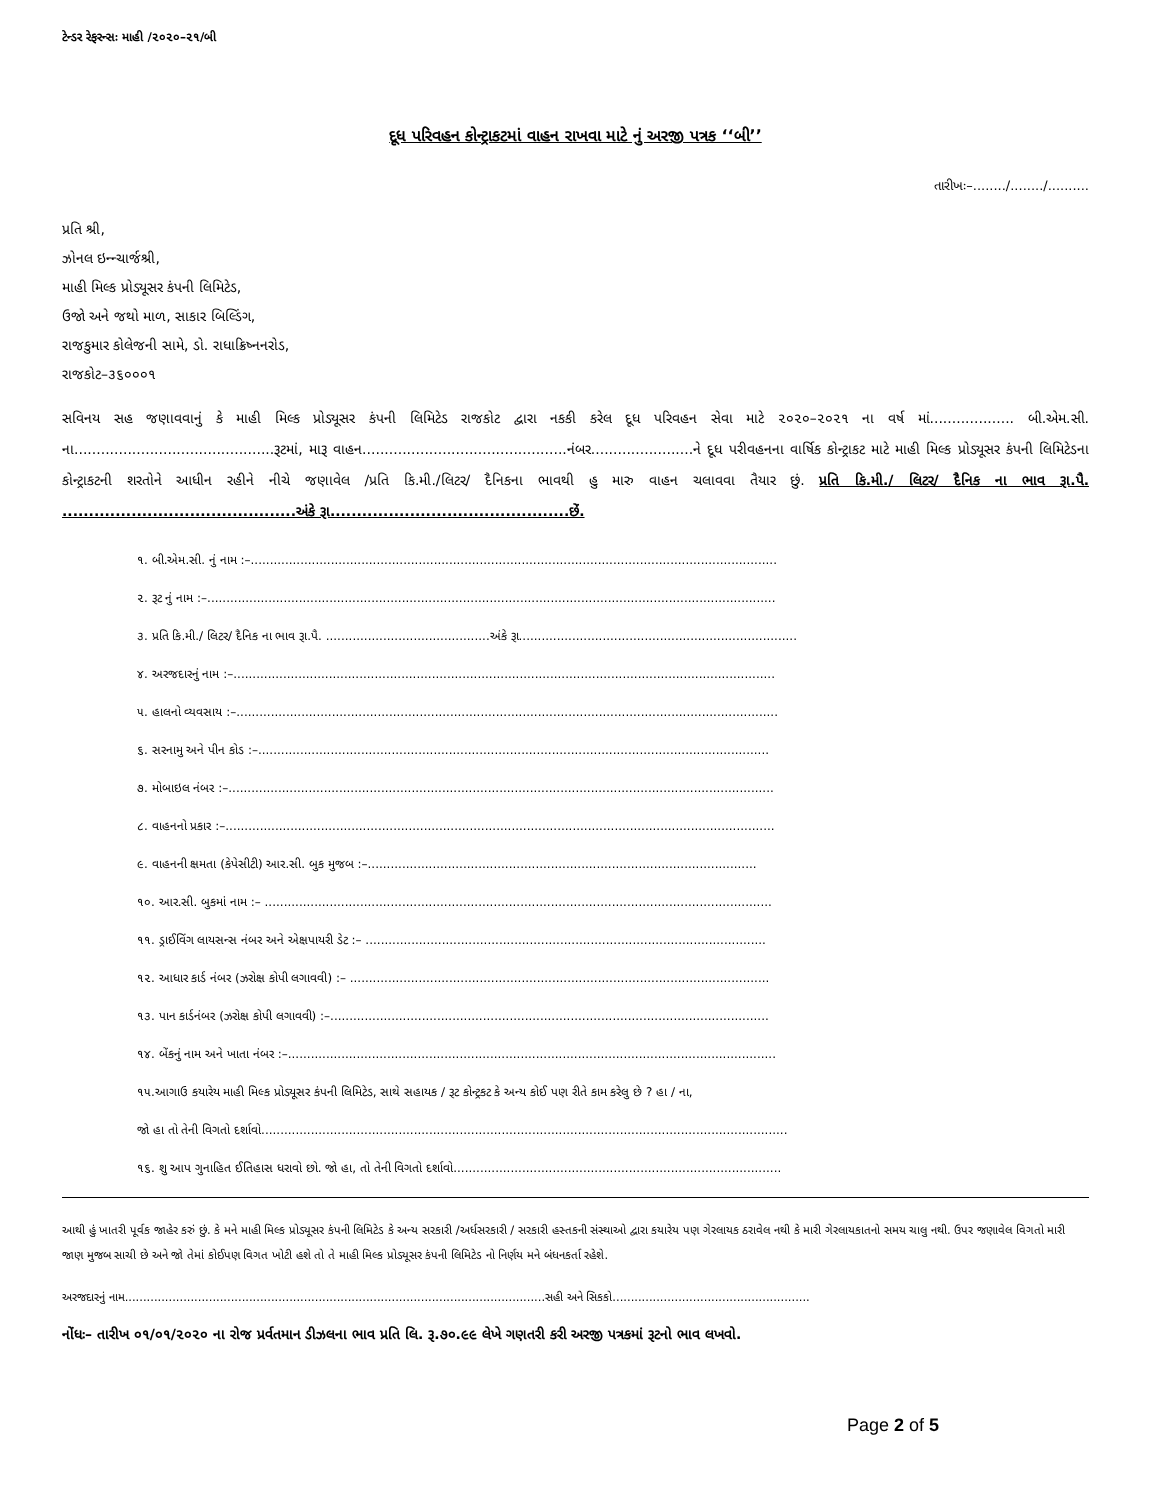ટેન્ડર રેફરન્સઃ માહી /૨૦૨૦–૨૧/બી
દૂધ પરિવહન કોન્ટ્રાકટમાં વાહન રાખવા માટે નું અરજી પત્રક ‘‘બી’’
તારીખઃ–......../......../..........
પ્રતિ શ્રી,
ઝોનલ ઇન્ન્ચાર્જશ્રી,
માહી મિલ્ક પ્રોડ્યૂસર કંપની લિમિટેડ,
ઉજો અને જથો માળ, સાકાર બિલ્ડિંગ,
રાજકુમાર કોલેજની સામે, ડો. રાધાક્રિષ્નનરોડ,
રાજકોટ–૩૬૦૦૦૧
સવિનય સહ જણાવવાનું કે માહી મિલ્ક પ્રોડ્યૂસર કંપની લિમિટેડ રાજકોટ દ્વારા નકકી કરેલ દૂધ પરિવહન સેવા માટે ૨૦૨૦–૨૦૨૧ ના વર્ષ માં................... બી.એમ.સી. ના.............................................રૂટમાં, મારૂ વાહન..............................................નંબર.......................ને દૂધ પરીવહનના વાર્ષિક કોન્ટ્રાકટ માટે માહી મિલ્ક પ્રોડ્યૂસર કંપની લિમિટેડના કોન્ટ્રાકટની શરતોને આધીન રહીને નીચે જણાવેલ /પ્રતિ કિ.મી./લિટર/ દૈનિકના ભાવથી હુ મારુ વાહન ચલાવવા તૈયાર છું. પ્રતિ કિ.મી./ લિટર/ દૈનિક ના ભાવ રૂા.પૈ. ............................................અંકે રૂા.............................................છેં.
૧. બી.એમ.સી. નું નામ :–..........................................................................................................................................
૨. રૂટ નું નામ :–.....................................................................................................................................................
૩. પ્રતિ કિ.મી./ લિટર/ દૈનિક ના ભાવ રૂા.પૈ. ...........................................અંકે રૂા.........................................................................
૪. અરજદારનું નામ :–..............................................................................................................................................
૫. હાલનો વ્યવસાય :–..............................................................................................................................................
૬. સરનામુ અને પીન કોડ :–......................................................................................................................................
૭. મોબાઇલ નંબર :–...............................................................................................................................................
૮. વાહનનો પ્રકાર :–................................................................................................................................................
૯. વાહનની ક્ષમતા (કેપેસીટી) આર.સી. બુક મુજબ :–......................................................................................................
૧૦. આર.સી. બુકમાં નામ :– .....................................................................................................................................
૧૧. ડ્રાઈવિંગ લાયસન્સ નંબર અને એક્ષપાયરી ડેટ :– .........................................................................................................
૧૨. આધાર કાર્ડ નંબર (ઝરોક્ષ કોપી લગાવવી) :– ..............................................................................................................
૧૩. પાન કાર્ડનંબર (ઝરોક્ષ કોપી લગાવવી) :–...................................................................................................................
૧૪. બેંકનું નામ અને ખાતા નંબર :–................................................................................................................................
૧૫.આગાઉ કયારેય માહી મિલ્ક પ્રોડ્યૂસર કંપની લિમિટેડ, સાથે સહાયક / રૂટ કોન્ટ્રકટ કે અન્ય કોઈ પણ રીતે કામ કરેલુ છે ? હા / ના,
જો હા તો તેની વિગતો દર્શાવો..........................................................................................................................................
૧૬. શુ આપ ગુનાહિત ઈતિહાસ ધરાવો છો. જો હા, તો તેની વિગતો દર્શાવો......................................................................................
આથી હું ખાતરી પૂર્વક જાહેર કરું છું. કે મને માહી મિલ્ક પ્રોડ્યૂસર કંપની લિમિટેડ કે અન્ય સરકારી /અર્ધસરકારી / સરકારી હસ્તકની સંસ્થાઓ દ્વારા કયારેય પણ ગેરલાયક ઠરાવેલ નથી કે મારી ગેરલાયકાતનો સમય ચાલુ નથી. ઉપર જણાવેલ વિગતો મારી જાણ મુજબ સાચી છે અને જો તેમાં કોઈપણ વિગત ખોટી હશે તો તે માહી મિલ્ક પ્રોડ્યૂસર કંપની લિમિટેડ નો નિર્ણય મને બંધનકર્તા રહેશે.
અરજદારનું નામ...................................................................................................................સહી અને સિકકો......................................................
નોંધઃ– તારીખ ૦૧/૦૧/૨૦૨૦ ના રોજ પ્રર્વતમાન ડીઝલના ભાવ પ્રતિ લિ. રૂ.૭૦.૯૯ લેખે ગણતરી કરી અરજી પત્રકમાં રૂટનો ભાવ લખવો.
Page 2 of 5